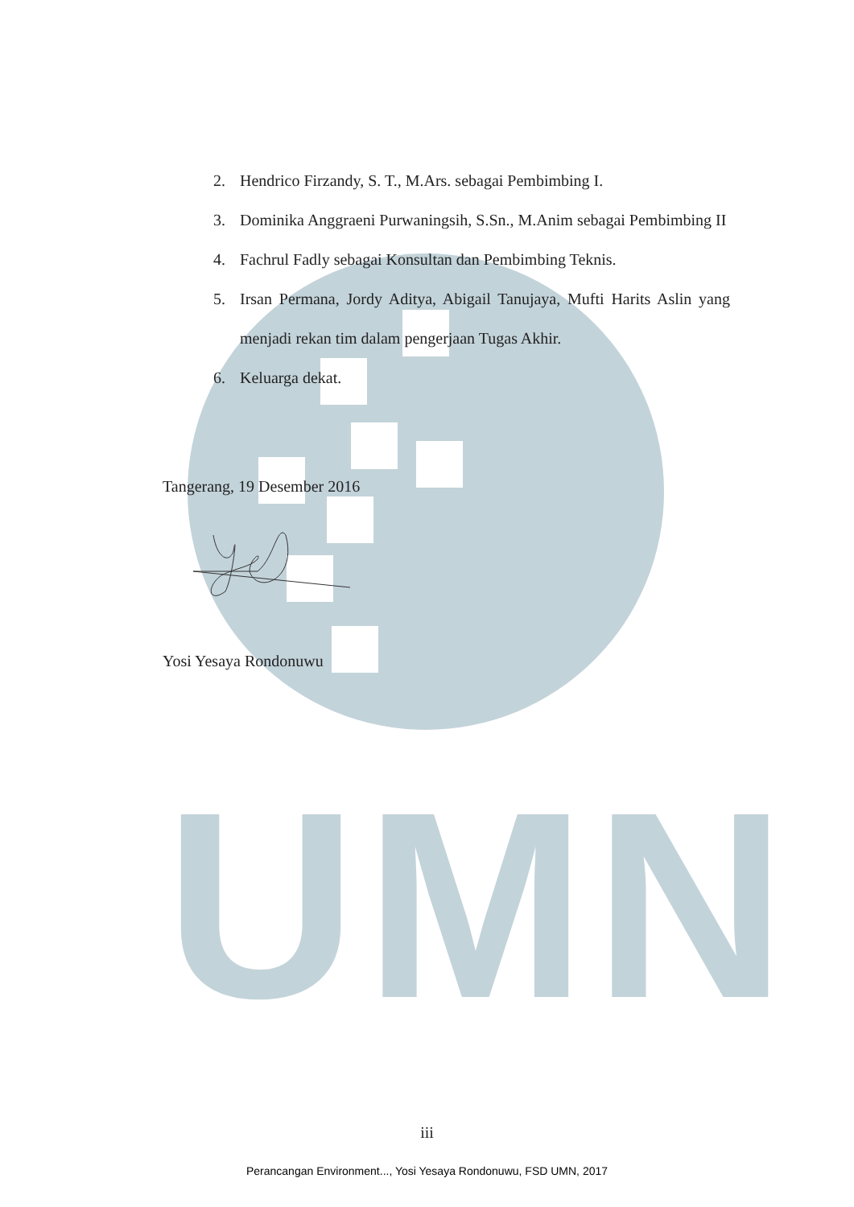UMN
2. Hendrico Firzandy, S. T., M.Ars. sebagai Pembimbing I.
3. Dominika Anggraeni Purwaningsih, S.Sn., M.Anim sebagai Pembimbing II
4. Fachrul Fadly sebagai Konsultan dan Pembimbing Teknis.
5. Irsan Permana, Jordy Aditya, Abigail Tanujaya, Mufti Harits Aslin yang menjadi rekan tim dalam pengerjaan Tugas Akhir.
6. Keluarga dekat.
Tangerang, 19 Desember 2016
Yosi Yesaya Rondonuwu
iii
Perancangan Environment..., Yosi Yesaya Rondonuwu, FSD UMN, 2017